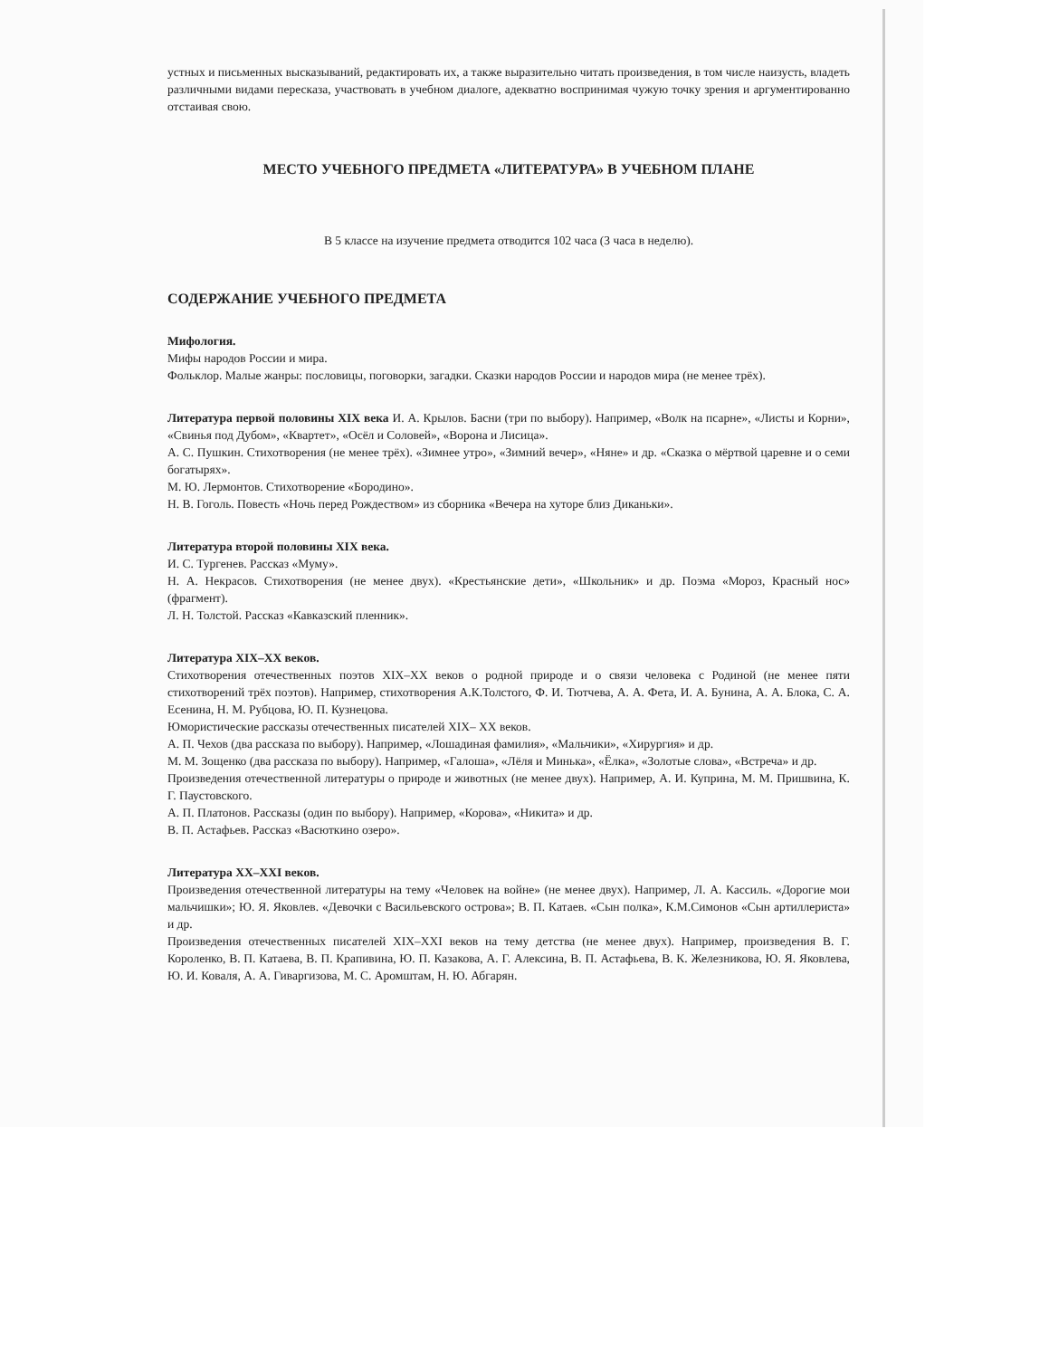устных и письменных высказываний, редактировать их, а также выразительно читать произведения, в том числе наизусть, владеть различными видами пересказа, участвовать в учебном диалоге, адекватно воспринимая чужую точку зрения и аргументированно отстаивая свою.
МЕСТО УЧЕБНОГО ПРЕДМЕТА «ЛИТЕРАТУРА» В УЧЕБНОМ ПЛАНЕ
В 5 классе на изучение предмета отводится 102 часа (3 часа в неделю).
СОДЕРЖАНИЕ УЧЕБНОГО ПРЕДМЕТА
Мифология.
Мифы народов России и мира.
Фольклор. Малые жанры: пословицы, поговорки, загадки. Сказки народов России и народов мира (не менее трёх).
Литература первой половины XIX века И. А. Крылов. Басни (три по выбору). Например, «Волк на псарне», «Листы и Корни», «Свинья под Дубом», «Квартет», «Осёл и Соловей», «Ворона и Лисица».
А. С. Пушкин. Стихотворения (не менее трёх). «Зимнее утро», «Зимний вечер», «Няне» и др. «Сказка о мёртвой царевне и о семи богатырях».
М. Ю. Лермонтов. Стихотворение «Бородино».
Н. В. Гоголь. Повесть «Ночь перед Рождеством» из сборника «Вечера на хуторе близ Диканьки».
Литература второй половины XIX века.
И. С. Тургенев. Рассказ «Муму».
Н. А. Некрасов. Стихотворения (не менее двух). «Крестьянские дети», «Школьник» и др. Поэма «Мороз, Красный нос» (фрагмент).
Л. Н. Толстой. Рассказ «Кавказский пленник».
Литература XIX–XX веков.
Стихотворения отечественных поэтов XIX–XX веков о родной природе и о связи человека с Родиной (не менее пяти стихотворений трёх поэтов). Например, стихотворения А.К.Толстого, Ф. И. Тютчева, А. А. Фета, И. А. Бунина, А. А. Блока, С. А. Есенина, Н. М. Рубцова, Ю. П. Кузнецова.
Юмористические рассказы отечественных писателей XIX– XX веков.
А. П. Чехов (два рассказа по выбору). Например, «Лошадиная фамилия», «Мальчики», «Хирургия» и др.
М. М. Зощенко (два рассказа по выбору). Например, «Галоша», «Лёля и Минька», «Ёлка», «Золотые слова», «Встреча» и др.
Произведения отечественной литературы о природе и животных (не менее двух). Например, А. И. Куприна, М. М. Пришвина, К. Г. Паустовского.
А. П. Платонов. Рассказы (один по выбору). Например, «Корова», «Никита» и др.
В. П. Астафьев. Рассказ «Васюткино озеро».
Литература XX–XXI веков.
Произведения отечественной литературы на тему «Человек на войне» (не менее двух). Например, Л. А. Кассиль. «Дорогие мои мальчишки»; Ю. Я. Яковлев. «Девочки с Васильевского острова»; В. П. Катаев. «Сын полка», К.М.Симонов «Сын артиллериста» и др.
Произведения отечественных писателей XIX–XXI веков на тему детства (не менее двух). Например, произведения В. Г. Короленко, В. П. Катаева, В. П. Крапивина, Ю. П. Казакова, А. Г. Алексина, В. П. Астафьева, В. К. Железникова, Ю. Я. Яковлева, Ю. И. Коваля, А. А. Гиваргизова, М. С. Аромштам, Н. Ю. Абгарян.